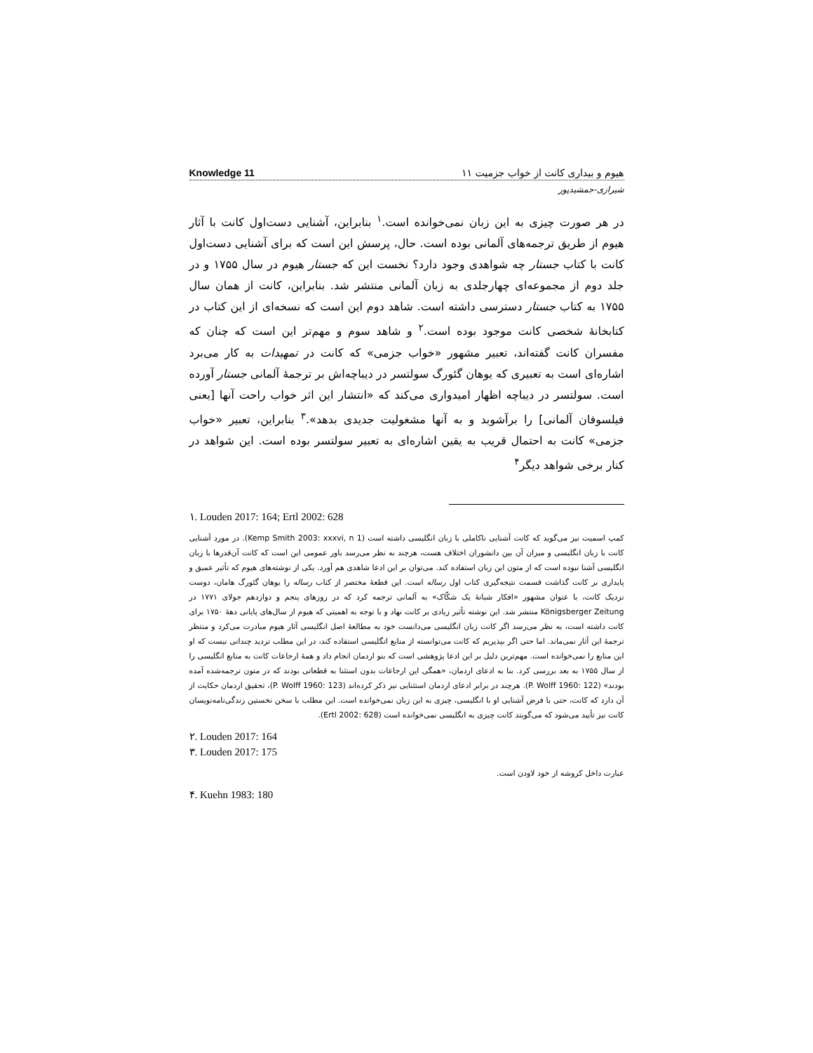Knowledge 11 هیوم و بیداری کانت از خواب جزمیت ۱۱
شیرازی-جمشیدپور
در هر صورت چیزی به این زبان نمی‌خوانده است.<sup>۱</sup> بنابراین، آشنایی دست‌اول کانت با آثار هیوم از طریق ترجمه‌های آلمانی بوده است. حال، پرسش این است که برای آشنایی دست‌اول کانت با کتاب جستار چه شواهدی وجود دارد؟ نخست این که جستار هیوم در سال ۱۷۵۵ و در جلد دوم از مجموعه‌ای چهارجلدی به زبان آلمانی منتشر شد. بنابراین، کانت از همان سال ۱۷۵۵ به کتاب جستار دسترسی داشته است. شاهد دوم این است که نسخه‌ای از این کتاب در کتابخانهٔ شخصی کانت موجود بوده است.<sup>۲</sup> و شاهد سوم و مهم‌تر این است که چنان که مفسران کانت گفته‌اند، تعبیر مشهور «خواب جزمی» که کانت در تمهیدات به کار می‌برد اشاره‌ای است به تعبیری که یوهان گئورگ سولتسر در دیباچه‌اش بر ترجمهٔ آلمانی جستار آورده است. سولتسر در دیباچه اظهار امیدواری می‌کند که «انتشار این اثر خواب راحت آنها [یعنی فیلسوفان آلمانی] را برآشوبد و به آنها مشغولیت جدیدی بدهد».<sup>۳</sup> بنابراین، تعبیر «خواب جزمی» کانت به احتمال قریب به یقین اشاره‌ای به تعبیر سولتسر بوده است. این شواهد در کنار برخی شواهد دیگر<sup>۴</sup>
١. Louden 2017: 164; Ertl 2002: 628
کمپ اسمیت نیز می‌گوید که کانت آشنایی ناکاملی با زبان انگلیسی داشته است (Kemp Smith 2003: xxxvi, n 1). در مورد آشنایی کانت با زبان انگلیسی و میزان آن بین دانشوران اختلاف هست، هرچند به نظر می‌رسد باور عمومی این است که کانت آن‌قدرها با زبان انگلیسی آشنا نبوده است که از متون این زبان استفاده کند. می‌توان بر این ادعا شاهدی هم آورد. یکی از نوشته‌های هیوم که تأثیر عمیق و پایداری بر کانت گذاشت قسمت نتیجه‌گیری کتاب اول رساله است. این قطعهٔ مختصر از کتاب رساله را یوهان گئورگ هامان، دوست نزدیک کانت، با عنوان مشهور «افکار شبانهٔ یک شکّاک» به آلمانی ترجمه کرد که در روزهای پنجم و دوازدهم جولای ۱۷۷۱ در Königsberger Zeitung منتشر شد. این نوشته تأثیر زیادی بر کانت نهاد و با توجه به اهمیتی که هیوم از سال‌های پایانی دههٔ ۱۷۵۰ برای کانت داشته است، به نظر می‌رسد اگر کانت زبان انگلیسی می‌دانست خود به مطالعهٔ اصل انگلیسی آثار هیوم مبادرت می‌کرد و منتظر ترجمهٔ این آثار نمی‌ماند. اما حتی اگر بپذیریم که کانت می‌توانسته از منابع انگلیسی استفاده کند، در این مطلب تردید چندانی نیست که او این منابع را نمی‌خوانده است. مهم‌ترین دلیل بر این ادعا پژوهشی است که بنو اردمان انجام داد و همهٔ ارجاعات کانت به منابع انگلیسی را از سال ۱۷۵۵ به بعد بررسی کرد. بنا به ادعای اردمان، «همگی این ارجاعات بدون استثنا به قطعاتی بودند که در متون ترجمه‌شده آمده بودند» (P. Wolff 1960: 122). هرچند در برابر ادعای اردمان استثنایی نیز ذکر کرده‌اند (P. Wolff 1960: 123)، تحقیق اردمان حکایت از آن دارد که کانت، حتی با فرض آشنایی او با انگلیسی، چیزی به این زبان نمی‌خوانده است. این مطلب با سخن نخستین زندگی‌نامه‌نویسان کانت نیز تأیید می‌شود که می‌گویند کانت چیزی به انگلیسی نمی‌خوانده است (Ertl 2002: 628).
٢. Louden 2017: 164
٣. Louden 2017: 175
عبارت داخل کروشه از خود لاودن است.
۴. Kuehn 1983: 180